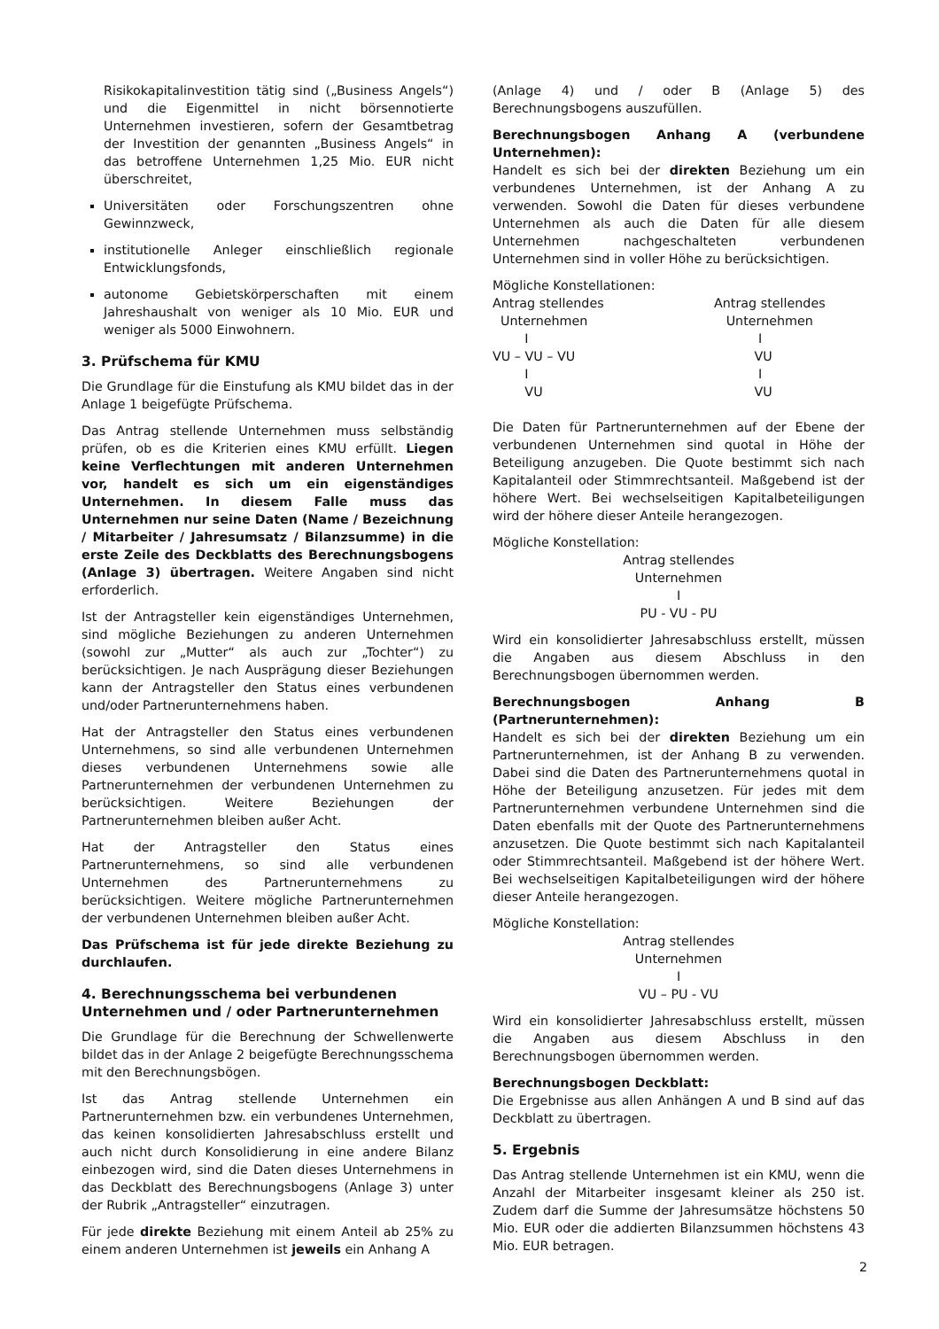Risikokapitalinvestition tätig sind („Business Angels“) und die Eigenmittel in nicht börsennotierte Unternehmen investieren, sofern der Gesamtbetrag der Investition der genannten „Business Angels“ in das betroffene Unternehmen 1,25 Mio. EUR nicht überschreitet,
Universitäten oder Forschungszentren ohne Gewinnzweck,
institutionelle Anleger einschließlich regionale Entwicklungsfonds,
autonome Gebietskörperschaften mit einem Jahreshaushalt von weniger als 10 Mio. EUR und weniger als 5000 Einwohnern.
3. Prüfschema für KMU
Die Grundlage für die Einstufung als KMU bildet das in der Anlage 1 beigefügte Prüfschema.
Das Antrag stellende Unternehmen muss selbständig prüfen, ob es die Kriterien eines KMU erfüllt. Liegen keine Verflechtungen mit anderen Unternehmen vor, handelt es sich um ein eigenständiges Unternehmen. In diesem Falle muss das Unternehmen nur seine Daten (Name / Bezeichnung / Mitarbeiter / Jahresumsatz / Bilanzsumme) in die erste Zeile des Deckblatts des Berechnungsbogens (Anlage 3) übertragen. Weitere Angaben sind nicht erforderlich.
Ist der Antragsteller kein eigenständiges Unternehmen, sind mögliche Beziehungen zu anderen Unternehmen (sowohl zur „Mutter“ als auch zur „Tochter“) zu berücksichtigen. Je nach Ausprägung dieser Beziehungen kann der Antragsteller den Status eines verbundenen und/oder Partnerunternehmens haben.
Hat der Antragsteller den Status eines verbundenen Unternehmens, so sind alle verbundenen Unternehmen dieses verbundenen Unternehmens sowie alle Partnerunternehmen der verbundenen Unternehmen zu berücksichtigen. Weitere Beziehungen der Partnerunternehmen bleiben außer Acht.
Hat der Antragsteller den Status eines Partnerunternehmens, so sind alle verbundenen Unternehmen des Partnerunternehmens zu berücksichtigen. Weitere mögliche Partnerunternehmen der verbundenen Unternehmen bleiben außer Acht.
Das Prüfschema ist für jede direkte Beziehung zu durchlaufen.
4. Berechnungsschema bei verbundenen Unternehmen und / oder Partnerunternehmen
Die Grundlage für die Berechnung der Schwellenwerte bildet das in der Anlage 2 beigefügte Berechnungsschema mit den Berechnungsbögen.
Ist das Antrag stellende Unternehmen ein Partnerunternehmen bzw. ein verbundenes Unternehmen, das keinen konsolidierten Jahresabschluss erstellt und auch nicht durch Konsolidierung in eine andere Bilanz einbezogen wird, sind die Daten dieses Unternehmens in das Deckblatt des Berechnungsbogens (Anlage 3) unter der Rubrik „Antragsteller“ einzutragen.
Für jede direkte Beziehung mit einem Anteil ab 25% zu einem anderen Unternehmen ist jeweils ein Anhang A
(Anlage 4) und / oder B (Anlage 5) des Berechnungsbogens auszufüllen.
Berechnungsbogen Anhang A (verbundene Unternehmen):
Handelt es sich bei der direkten Beziehung um ein verbundenes Unternehmen, ist der Anhang A zu verwenden. Sowohl die Daten für dieses verbundene Unternehmen als auch die Daten für alle diesem Unternehmen nachgeschalteten verbundenen Unternehmen sind in voller Höhe zu berücksichtigen.
Mögliche Konstellationen:
Antrag stellendes
  Unternehmen
        I
VU – VU – VU
        I
        VU
Antrag stellendes
   Unternehmen
           I
          VU
           I
          VU
Die Daten für Partnerunternehmen auf der Ebene der verbundenen Unternehmen sind quotal in Höhe der Beteiligung anzugeben. Die Quote bestimmt sich nach Kapitalanteil oder Stimmrechtsanteil. Maßgebend ist der höhere Wert. Bei wechselseitigen Kapitalbeteiligungen wird der höhere dieser Anteile herangezogen.
Mögliche Konstellation:
Antrag stellendes
Unternehmen
I
PU - VU - PU
Wird ein konsolidierter Jahresabschluss erstellt, müssen die Angaben aus diesem Abschluss in den Berechnungsbogen übernommen werden.
Berechnungsbogen Anhang B (Partnerunternehmen):
Handelt es sich bei der direkten Beziehung um ein Partnerunternehmen, ist der Anhang B zu verwenden. Dabei sind die Daten des Partnerunternehmens quotal in Höhe der Beteiligung anzusetzen. Für jedes mit dem Partnerunternehmen verbundene Unternehmen sind die Daten ebenfalls mit der Quote des Partnerunternehmens anzusetzen. Die Quote bestimmt sich nach Kapitalanteil oder Stimmrechtsanteil. Maßgebend ist der höhere Wert. Bei wechselseitigen Kapitalbeteiligungen wird der höhere dieser Anteile herangezogen.
Mögliche Konstellation:
Antrag stellendes
Unternehmen
I
VU – PU - VU
Wird ein konsolidierter Jahresabschluss erstellt, müssen die Angaben aus diesem Abschluss in den Berechnungsbogen übernommen werden.
Berechnungsbogen Deckblatt:
Die Ergebnisse aus allen Anhängen A und B sind auf das Deckblatt zu übertragen.
5. Ergebnis
Das Antrag stellende Unternehmen ist ein KMU, wenn die Anzahl der Mitarbeiter insgesamt kleiner als 250 ist. Zudem darf die Summe der Jahresumsätze höchstens 50 Mio. EUR oder die addierten Bilanzsummen höchstens 43 Mio. EUR betragen.
2